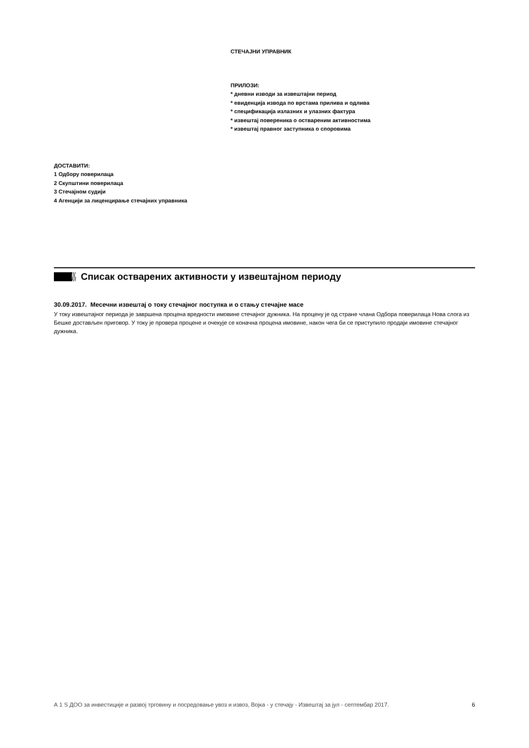СТЕЧАЈНИ УПРАВНИК
ПРИЛОЗИ:
* дневни изводи за извештајни период
* евиденција извода по врстама прилива и одлива
* спецификација излазних и улазних фактура
* извештај повереника о оствареним активностима
* извештај правног заступника о споровима
ДОСТАВИТИ:
1 Одбору поверилаца
2 Скупштини поверилаца
3 Стечајном судији
4 Агенцији за лиценцирање стечајних управника
Списак остварених активности у извештајном периоду
30.09.2017. Месечни извештај о току стечајног поступка и о стању стечајне масе
У току извештајног периода је завршена процена вредности имовине стечајног дужника. На процену је од стране члана Одбора поверилаца Нова слога из Бешке достављен приговор. У току је провера процене и очекује се коначна процена имовине, након чега би се приступило продаји имовине стечајног дужника.
А 1 S ДОО за инвестиције и развој трговину и посредовање увоз и извоз, Војка - у стечају - Извештај за јул - септембар 2017. 6